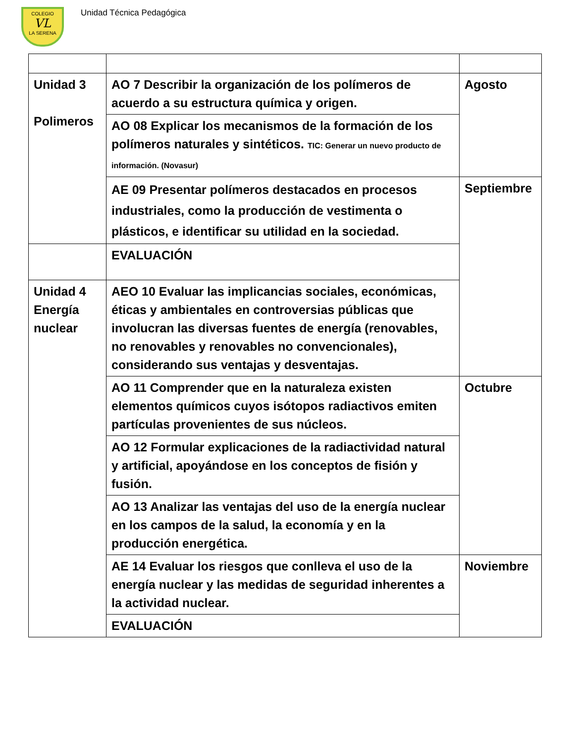COLEGIO
VL
LA SERENA
Unidad Técnica Pedagógica
| Unidad 3 Polimeros | AO 7 Describir la organización de los polímeros de acuerdo a su estructura química y origen. | Agosto |
| | AO 08 Explicar los mecanismos de la formación de los polímeros naturales y sintéticos. TIC: Generar un nuevo producto de información. (Novasur) | |
| | AE 09 Presentar polímeros destacados en procesos industriales, como la producción de vestimenta o plásticos, e identificar su utilidad en la sociedad. | Septiembre |
| | EVALUACIÓN | |
| Unidad 4 Energía nuclear | AEO 10 Evaluar las implicancias sociales, económicas, éticas y ambientales en controversias públicas que involucran las diversas fuentes de energía (renovables, no renovables y renovables no convencionales), considerando sus ventajas y desventajas. | |
| | AO 11 Comprender que en la naturaleza existen elementos químicos cuyos isótopos radiactivos emiten partículas provenientes de sus núcleos. | Octubre |
| | AO 12 Formular explicaciones de la radiactividad natural y artificial, apoyándose en los conceptos de fisión y fusión. | |
| | AO 13 Analizar las ventajas del uso de la energía nuclear en los campos de la salud, la economía y en la producción energética. | |
| | AE 14 Evaluar los riesgos que conlleva el uso de la energía nuclear y las medidas de seguridad inherentes a la actividad nuclear. | Noviembre |
| | EVALUACIÓN | |